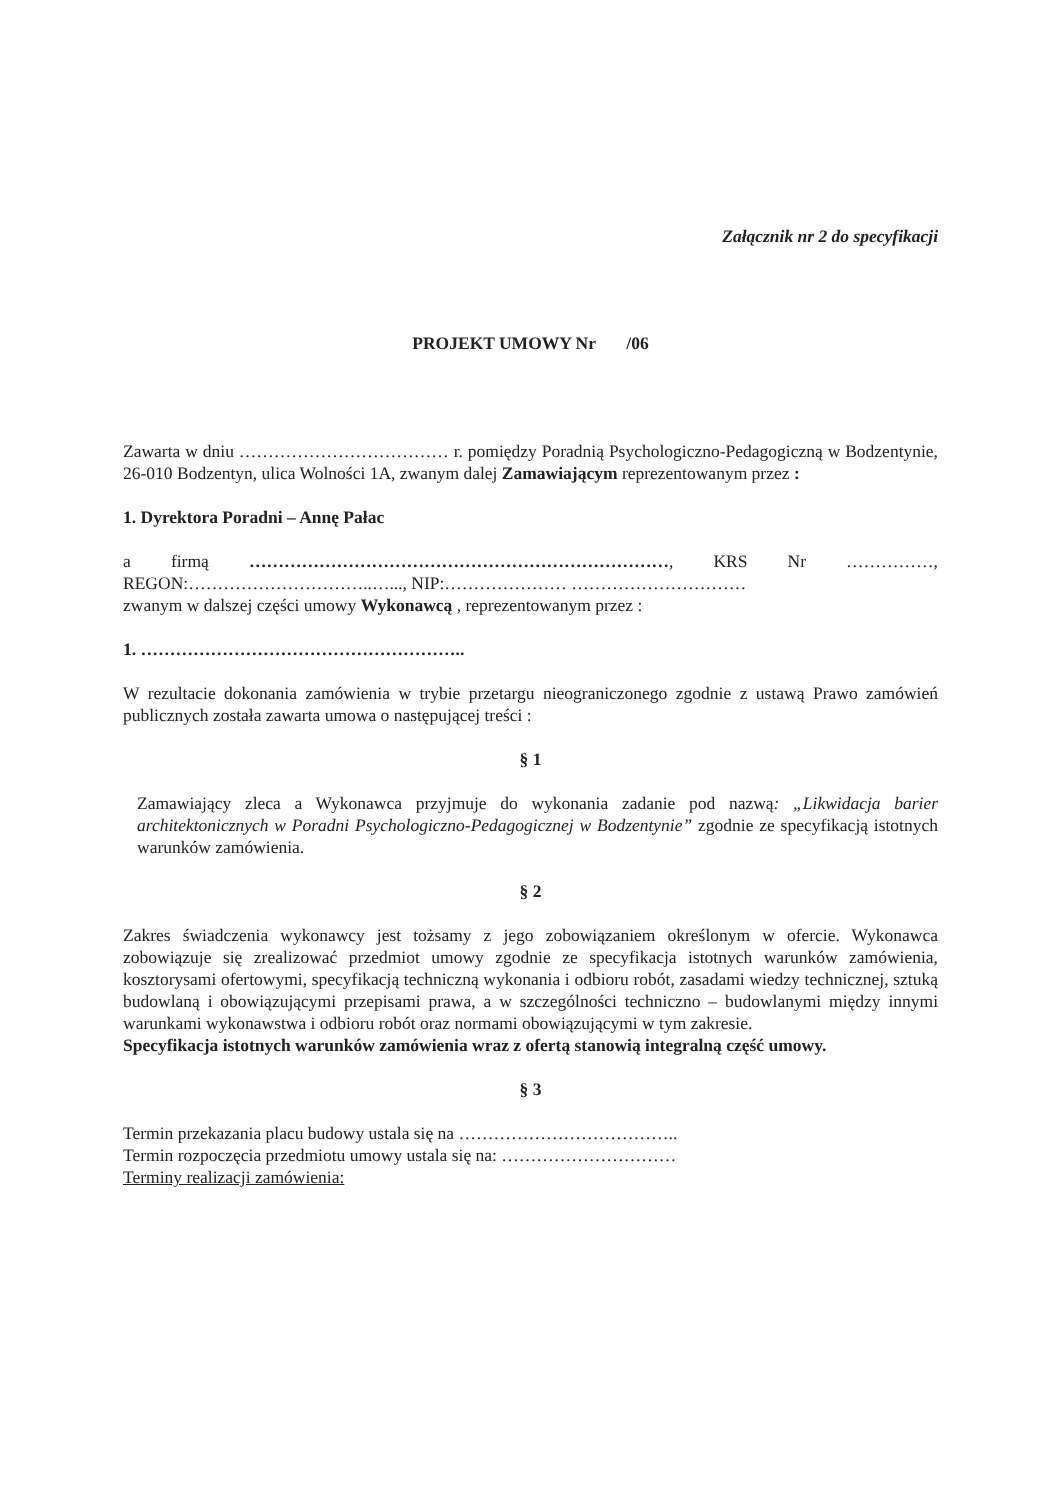Załącznik nr 2 do specyfikacji
PROJEKT UMOWY Nr /06
Zawarta w dniu ……………………………… r. pomiędzy Poradnią Psychologiczno-Pedagogiczną w Bodzentynie, 26-010 Bodzentyn, ulica Wolności 1A, zwanym dalej Zamawiającym reprezentowanym przez :
1. Dyrektora Poradni – Annę Pałac
a firmą ………………………………………………………………, KRS Nr ……………, REGON:…………………………..…..., NIP:………………… …………………………
zwanym w dalszej części umowy Wykonawcą , reprezentowanym przez :
1. ………………………………………………..
W rezultacie dokonania zamówienia w trybie przetargu nieograniczonego zgodnie z ustawą Prawo zamówień publicznych została zawarta umowa o następującej treści :
§ 1
Zamawiający zleca a Wykonawca przyjmuje do wykonania zadanie pod nazwą: „Likwidacja barier architektonicznych w Poradni Psychologiczno-Pedagogicznej w Bodzentynie” zgodnie ze specyfikacją istotnych warunków zamówienia.
§ 2
Zakres świadczenia wykonawcy jest tożsamy z jego zobowiązaniem określonym w ofercie. Wykonawca zobowiązuje się zrealizować przedmiot umowy zgodnie ze specyfikacja istotnych warunków zamówienia, kosztorysami ofertowymi, specyfikacją techniczną wykonania i odbioru robót, zasadami wiedzy technicznej, sztuką budowlaną i obowiązującymi przepisami prawa, a w szczególności techniczno – budowlanymi między innymi warunkami wykonawstwa i odbioru robót oraz normami obowiązującymi w tym zakresie.
Specyfikacja istotnych warunków zamówienia wraz z ofertą stanowią integralną część umowy.
§ 3
Termin przekazania placu budowy ustala się na ………………………………..
Termin rozpoczęcia przedmiotu umowy ustala się na: …………………………
Terminy realizacji zamówienia: